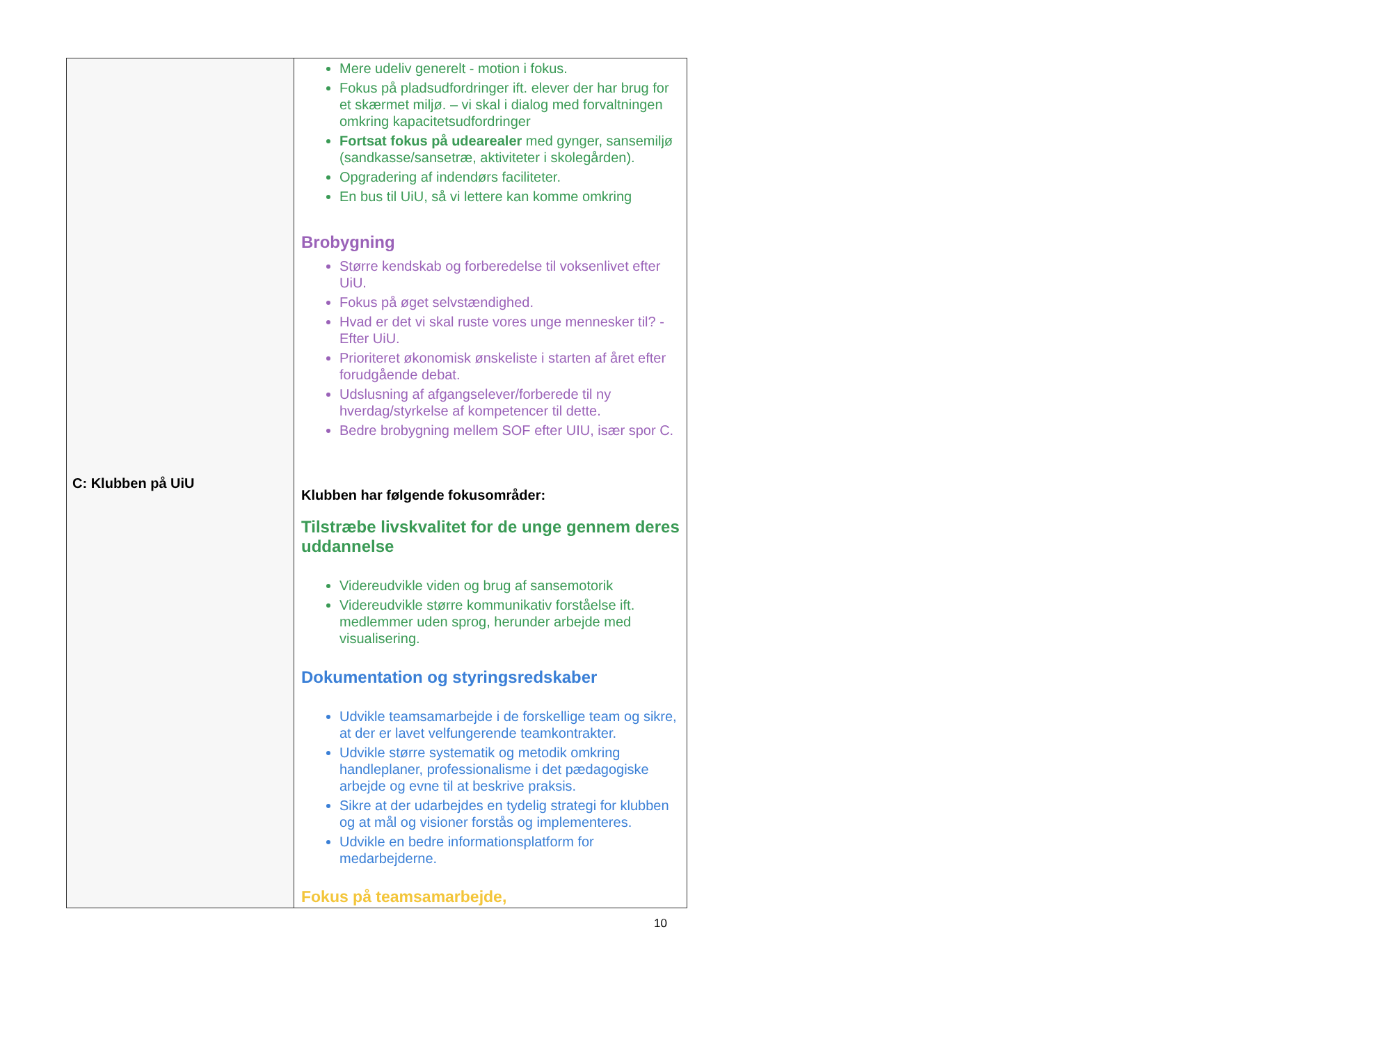| C: Klubben på UiU | Mere udeliv generelt - motion i fokus. Fokus på pladsudfordringer ift. elever der har brug for et skærmet miljø. – vi skal i dialog med forvaltningen omkring kapacitetsudfordringer Fortsat fokus på udearealer med gynger, sansemiljø (sandkasse/sansetræ, aktiviteter i skolegården). Opgradering af indendørs faciliteter. En bus til UiU, så vi lettere kan komme omkring Brobygning Større kendskab og forberedelse til voksenlivet efter UiU. Fokus på øget selvstændighed. Hvad er det vi skal ruste vores unge mennesker til? - Efter UiU. Prioriteret økonomisk ønskeliste i starten af året efter forudgående debat. Udslusning af afgangselever/forberede til ny hverdag/styrkelse af kompetencer til dette. Bedre brobygning mellem SOF efter UIU, især spor C. Klubben har følgende fokusområder: Tilstræbe livskvalitet for de unge gennem deres uddannelse Videreudvikle viden og brug af sansemotorik Videreudvikle større kommunikativ forståelse ift. medlemmer uden sprog, herunder arbejde med visualisering. Dokumentation og styringsredskaber Udvikle teamsamarbejde i de forskellige team og sikre, at der er lavet velfungerende teamkontrakter. Udvikle større systematik og metodik omkring handleplaner, professionalisme i det pædagogiske arbejde og evne til at beskrive praksis. Sikre at der udarbejdes en tydelig strategi for klubben og at mål og visioner forstås og implementeres. Udvikle en bedre informationsplatform for medarbejderne. Fokus på teamsamarbejde, |
10